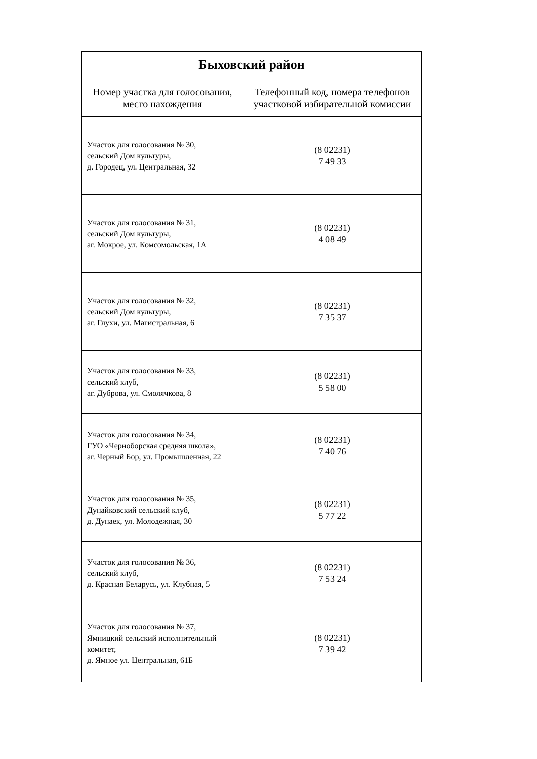| Быховский район | |
| --- | --- |
| Номер участка для голосования, место нахождения | Телефонный код, номера телефонов участковой избирательной комиссии |
| Участок для голосования № 30, сельский Дом культуры, д. Городец, ул. Центральная, 32 | (8 02231) 7 49 33 |
| Участок для голосования № 31, сельский Дом культуры, аг. Мокрое, ул. Комсомольская, 1А | (8 02231) 4 08 49 |
| Участок для голосования № 32, сельский Дом культуры, аг. Глухи, ул. Магистральная, 6 | (8 02231) 7 35 37 |
| Участок для голосования № 33, сельский клуб, аг. Дуброва, ул. Смолячкова, 8 | (8 02231) 5 58 00 |
| Участок для голосования № 34, ГУО «Черноборская средняя школа», аг. Черный Бор, ул. Промышленная, 22 | (8 02231) 7 40 76 |
| Участок для голосования № 35, Дунайковский сельский клуб, д. Дунаек, ул. Молодежная, 30 | (8 02231) 5 77 22 |
| Участок для голосования № 36, сельский клуб, д. Красная Беларусь, ул. Клубная, 5 | (8 02231) 7 53 24 |
| Участок для голосования № 37, Ямницкий сельский исполнительный комитет, д. Ямное ул. Центральная, 61Б | (8 02231) 7 39 42 |